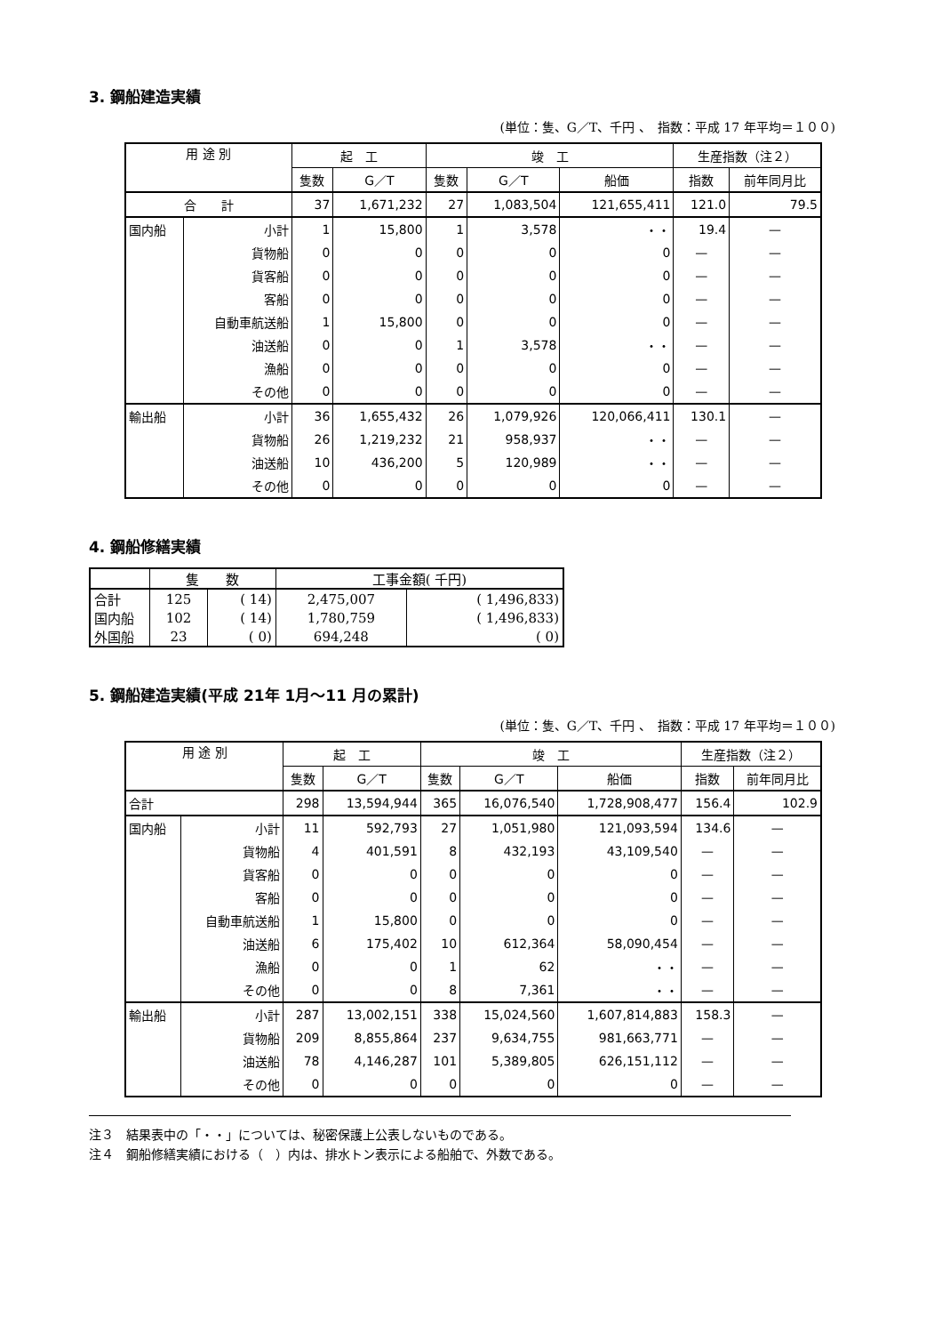3. 鋼船建造実績
(単位：隻、G／T、千円 、　指数：平成 17 年平均＝１００)
| 用 途 別 | | 起 工 | | 竣 工 | | | 生産指数（注２） | |
| --- | --- | --- | --- | --- | --- | --- | --- | --- |
| | | 隻数 | G／T | 隻数 | G／T | 船価 | 指数 | 前年同月比 |
| 合 計 | | 37 | 1,671,232 | 27 | 1,083,504 | 121,655,411 | 121.0 | 79.5 |
| 国内船 | 小計 | 1 | 15,800 | 1 | 3,578 | ・・ | 19.4 | — |
| | 貨物船 | 0 | 0 | 0 | 0 | 0 | — | — |
| | 貨客船 | 0 | 0 | 0 | 0 | 0 | — | — |
| | 客船 | 0 | 0 | 0 | 0 | 0 | — | — |
| | 自動車航送船 | 1 | 15,800 | 0 | 0 | 0 | — | — |
| | 油送船 | 0 | 0 | 1 | 3,578 | ・・ | — | — |
| | 漁船 | 0 | 0 | 0 | 0 | 0 | — | — |
| | その他 | 0 | 0 | 0 | 0 | 0 | — | — |
| 輸出船 | 小計 | 36 | 1,655,432 | 26 | 1,079,926 | 120,066,411 | 130.1 | — |
| | 貨物船 | 26 | 1,219,232 | 21 | 958,937 | ・・ | — | — |
| | 油送船 | 10 | 436,200 | 5 | 120,989 | ・・ | — | — |
| | その他 | 0 | 0 | 0 | 0 | 0 | — | — |
4. 鋼船修繕実績
| | 隻 数 | | 工事金額( 千円) | |
| --- | --- | --- | --- | --- |
| 合計 | 125 | ( 14) | 2,475,007 | ( 1,496,833) |
| 国内船 | 102 | ( 14) | 1,780,759 | ( 1,496,833) |
| 外国船 | 23 | ( 0) | 694,248 | ( 0) |
5. 鋼船建造実績(平成 21年 1月～11 月の累計)
(単位：隻、G／T、千円 、　指数：平成 17 年平均＝１００)
| 用 途 別 | | 起 工 | | 竣 工 | | | 生産指数（注２） | |
| --- | --- | --- | --- | --- | --- | --- | --- | --- |
| | | 隻数 | G／T | 隻数 | G／T | 船価 | 指数 | 前年同月比 |
| 合計 | | 298 | 13,594,944 | 365 | 16,076,540 | 1,728,908,477 | 156.4 | 102.9 |
| 国内船 | 小計 | 11 | 592,793 | 27 | 1,051,980 | 121,093,594 | 134.6 | — |
| | 貨物船 | 4 | 401,591 | 8 | 432,193 | 43,109,540 | — | — |
| | 貨客船 | 0 | 0 | 0 | 0 | 0 | — | — |
| | 客船 | 0 | 0 | 0 | 0 | 0 | — | — |
| | 自動車航送船 | 1 | 15,800 | 0 | 0 | 0 | — | — |
| | 油送船 | 6 | 175,402 | 10 | 612,364 | 58,090,454 | — | — |
| | 漁船 | 0 | 0 | 1 | 62 | ・・ | — | — |
| | その他 | 0 | 0 | 8 | 7,361 | ・・ | — | — |
| 輸出船 | 小計 | 287 | 13,002,151 | 338 | 15,024,560 | 1,607,814,883 | 158.3 | — |
| | 貨物船 | 209 | 8,855,864 | 237 | 9,634,755 | 981,663,771 | — | — |
| | 油送船 | 78 | 4,146,287 | 101 | 5,389,805 | 626,151,112 | — | — |
| | その他 | 0 | 0 | 0 | 0 | 0 | — | — |
注３　結果表中の「・・」については、秘密保護上公表しないものである。
注４　鋼船修繕実績における（　）内は、排水トン表示による船舶で、外数である。